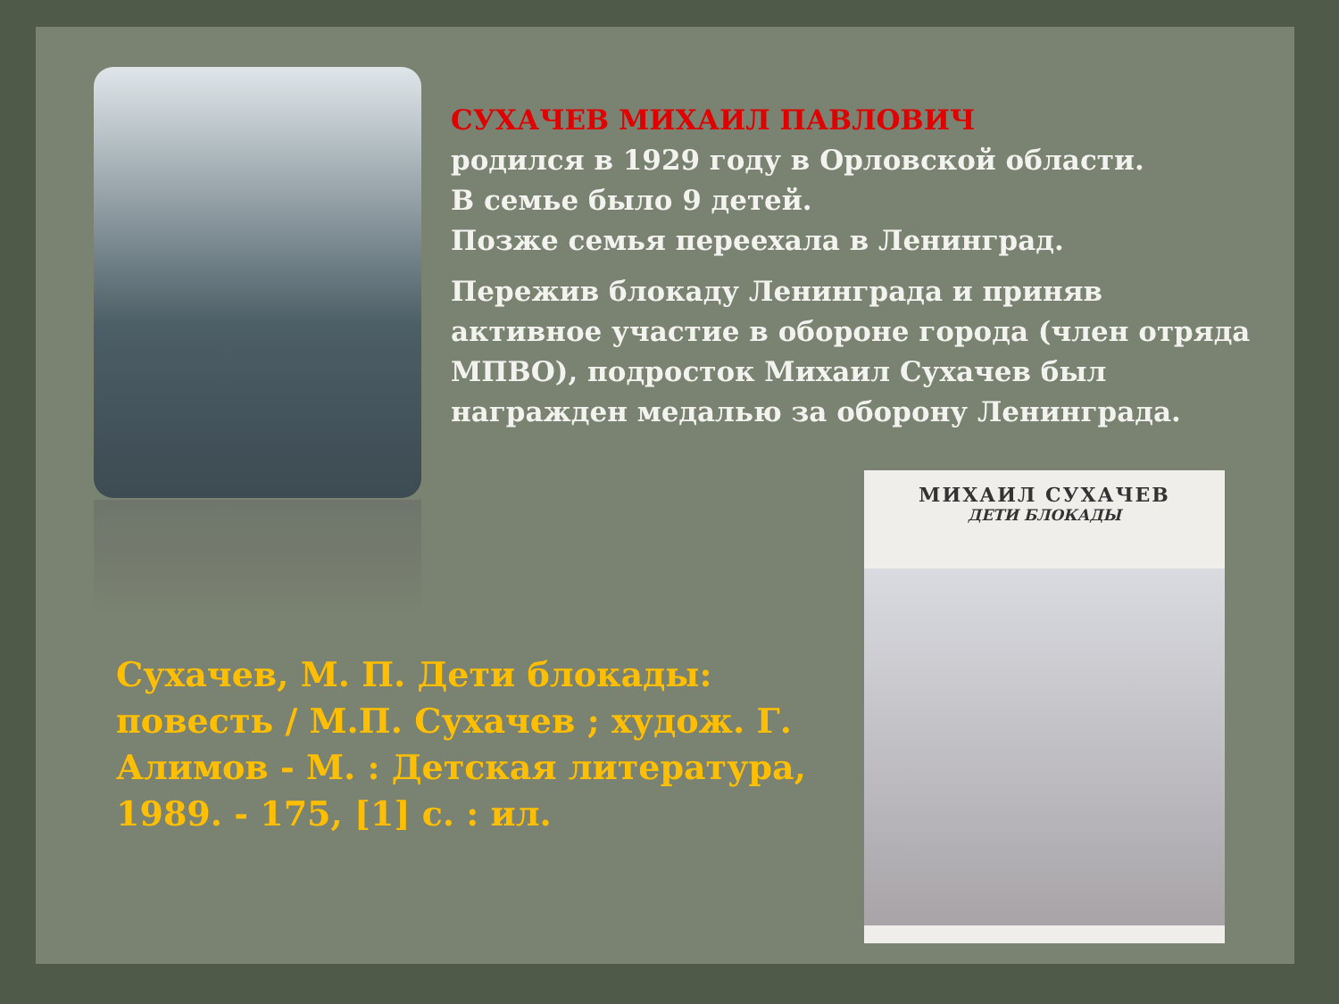СУХАЧЕВ МИХАИЛ ПАВЛОВИЧ
родился в 1929 году в Орловской области.
В семье было 9 детей.
Позже семья переехала в Ленинград.
Пережив блокаду Ленинграда и приняв активное участие в обороне города (член отряда МПВО), подросток Михаил Сухачев был награжден медалью за оборону Ленинграда.
Сухачев, М. П. Дети блокады: повесть / М.П. Сухачев ; худож. Г. Алимов - М. : Детская литература, 1989. - 175, [1] с. : ил.
МИХАИЛ СУХАЧЕВ
ДЕТИ БЛОКАДЫ